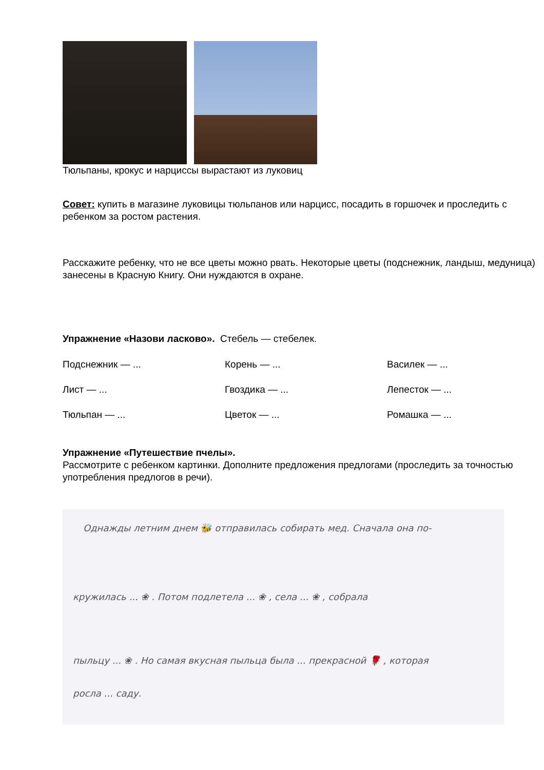Тюльпаны, крокус и нарциссы вырастают из луковиц
Совет: купить в магазине луковицы тюльпанов или нарцисс, посадить в горшочек и проследить с ребенком за ростом растения.
Расскажите ребенку, что не все цветы можно рвать. Некоторые цветы (подснежник, ландыш, медуница) занесены в Красную Книгу. Они нуждаются в охране.
Упражнение «Назови ласково». Стебель — стебелек.
Подснежник — ... Корень — ... Василек — ... Лист — ... Гвоздика — ... Лепесток — ... Тюльпан — ... Цветок — ... Ромашка — ...
Упражнение «Путешествие пчелы».
Рассмотрите с ребенком картинки. Дополните предложения предлогами (проследить за точностью употребления предлогов в речи).
Однажды летним днем 🐝 отправилась собирать мед. Сначала она по-
кружилась ... ❀ . Потом подлетела ... ❀ , села ... ❀ , собрала
пыльцу ... ❀ . Но самая вкусная пыльца была ... прекрасной 🌹 , которая
росла ... саду.